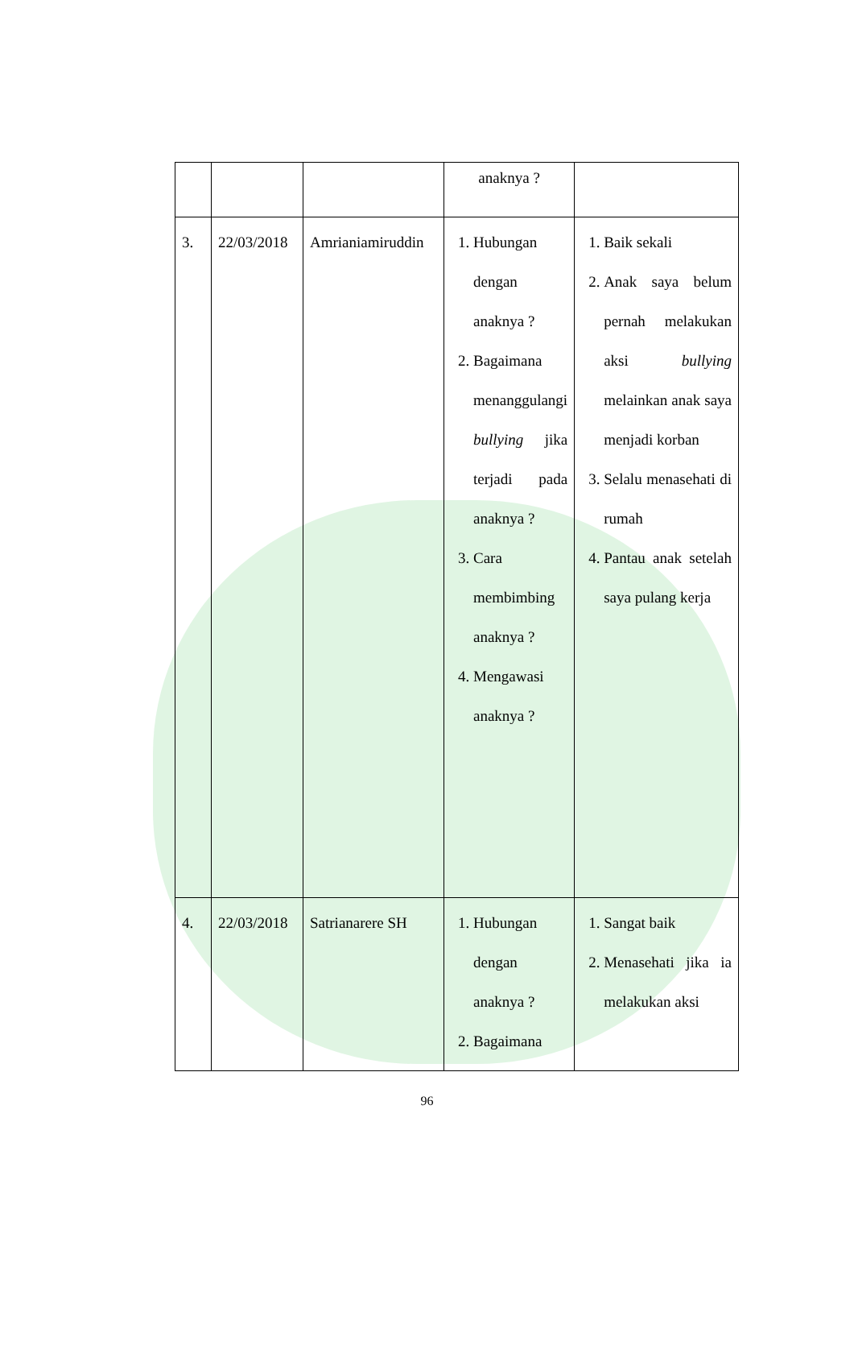| | | | anaknya ? | |
| 3. | 22/03/2018 | Amrianiamiruddin | 1. Hubungan dengan anaknya ? 2. Bagaimana menanggulangi bullying jika terjadi pada anaknya ? 3. Cara membimbing anaknya ? 4. Mengawasi anaknya ? | 1. Baik sekali 2. Anak saya belum pernah melakukan aksi bullying melainkan anak saya menjadi korban 3. Selalu menasehati di rumah 4. Pantau anak setelah saya pulang kerja |
| 4. | 22/03/2018 | Satrianarere SH | 1. Hubungan dengan anaknya ? 2. Bagaimana | 1. Sangat baik 2. Menasehati jika ia melakukan aksi |
96